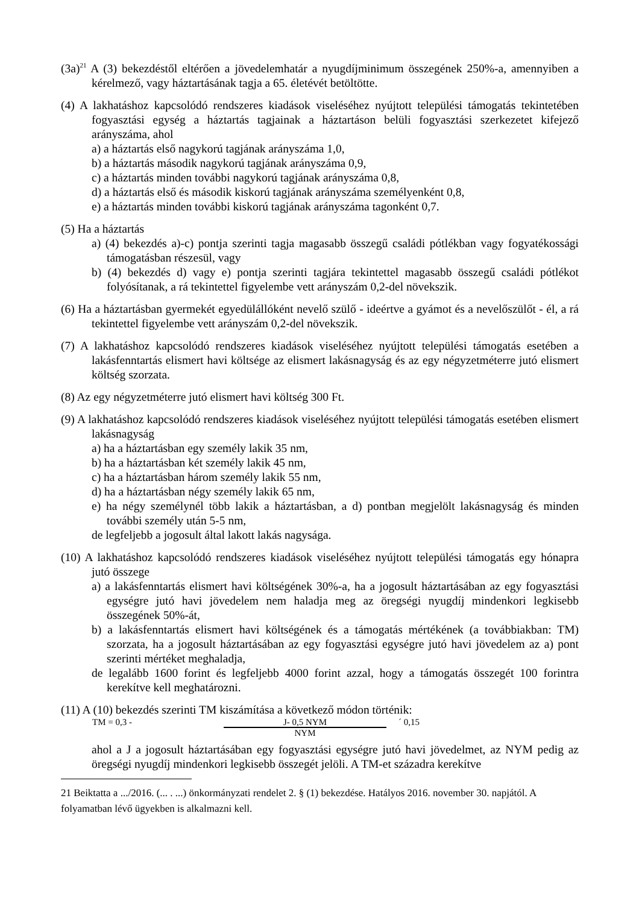(3a)<sup>21</sup> A (3) bekezdéstől eltérően a jövedelemhatár a nyugdíjminimum összegének 250%-a, amennyiben a kérelmező, vagy háztartásának tagja a 65. életévét betöltötte.
(4) A lakhatáshoz kapcsolódó rendszeres kiadások viseléséhez nyújtott települési támogatás tekintetében fogyasztási egység a háztartás tagjainak a háztartáson belüli fogyasztási szerkezetet kifejező arányszáma, ahol
a) a háztartás első nagykorú tagjának arányszáma 1,0,
b) a háztartás második nagykorú tagjának arányszáma 0,9,
c) a háztartás minden további nagykorú tagjának arányszáma 0,8,
d) a háztartás első és második kiskorú tagjának arányszáma személyenként 0,8,
e) a háztartás minden további kiskorú tagjának arányszáma tagonként 0,7.
(5) Ha a háztartás
a) (4) bekezdés a)-c) pontja szerinti tagja magasabb összegű családi pótlékban vagy fogyatékossági támogatásban részesül, vagy
b) (4) bekezdés d) vagy e) pontja szerinti tagjára tekintettel magasabb összegű családi pótlékot folyósítanak, a rá tekintettel figyelembe vett arányszám 0,2-del növekszik.
(6) Ha a háztartásban gyermekét egyedülállóként nevelő szülő - ideértve a gyámot és a nevelőszülőt - él, a rá tekintettel figyelembe vett arányszám 0,2-del növekszik.
(7) A lakhatáshoz kapcsolódó rendszeres kiadások viseléséhez nyújtott települési támogatás esetében a lakásfenntartás elismert havi költsége az elismert lakásnagyság és az egy négyzetméterre jutó elismert költség szorzata.
(8) Az egy négyzetméterre jutó elismert havi költség 300 Ft.
(9) A lakhatáshoz kapcsolódó rendszeres kiadások viseléséhez nyújtott települési támogatás esetében elismert lakásnagyság
a) ha a háztartásban egy személy lakik 35 nm,
b) ha a háztartásban két személy lakik 45 nm,
c) ha a háztartásban három személy lakik 55 nm,
d) ha a háztartásban négy személy lakik 65 nm,
e) ha négy személynél több lakik a háztartásban, a d) pontban megjelölt lakásnagyság és minden további személy után 5-5 nm,
de legfeljebb a jogosult által lakott lakás nagysága.
(10) A lakhatáshoz kapcsolódó rendszeres kiadások viseléséhez nyújtott települési támogatás egy hónapra jutó összege
a) a lakásfenntartás elismert havi költségének 30%-a, ha a jogosult háztartásában az egy fogyasztási egységre jutó havi jövedelem nem haladja meg az öregségi nyugdíj mindenkori legkisebb összegének 50%-át,
b) a lakásfenntartás elismert havi költségének és a támogatás mértékének (a továbbiakban: TM) szorzata, ha a jogosult háztartásában az egy fogyasztási egységre jutó havi jövedelem az a) pont szerinti mértéket meghaladja,
de legalább 1600 forint és legfeljebb 4000 forint azzal, hogy a támogatás összegét 100 forintra kerekítve kell meghatározni.
(11) A (10) bekezdés szerinti TM kiszámítása a következő módon történik:
TM = 0,3 - J- 0,5 NYM ´ 0,15
NYM
ahol a J a jogosult háztartásában egy fogyasztási egységre jutó havi jövedelmet, az NYM pedig az öregségi nyugdíj mindenkori legkisebb összegét jelöli. A TM-et századra kerekítve
21 Beiktatta a .../2016. (... . ...) önkormányzati rendelet 2. § (1) bekezdése. Hatályos 2016. november 30. napjától. A folyamatban lévő ügyekben is alkalmazni kell.